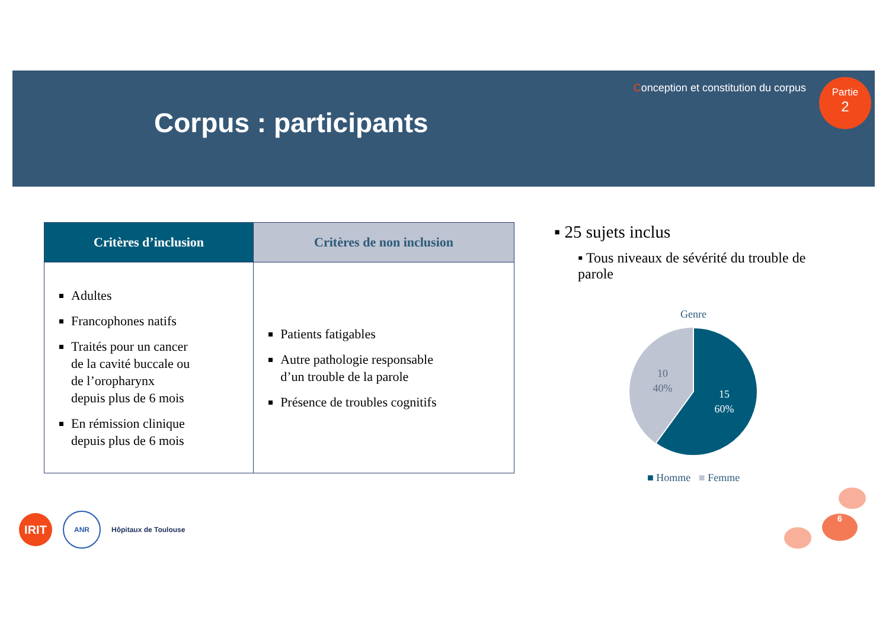Corpus : participants
Conception et constitution du corpus
Partie
2
| Critères d’inclusion | Critères de non inclusion |
| --- | --- |
| Adultes Francophones natifs Traités pour un cancer de la cavité buccale ou de l’oropharynx depuis plus de 6 mois En rémission clinique depuis plus de 6 mois | Patients fatigables Autre pathologie responsable d’un trouble de la parole Présence de troubles cognitifs |
▪ 25 sujets inclus
▪ Tous niveaux de sévérité du trouble de parole
Genre
10
40%
15
60%
■ Homme ■ Femme
6
IRIT
ANR
Hôpitaux de Toulouse